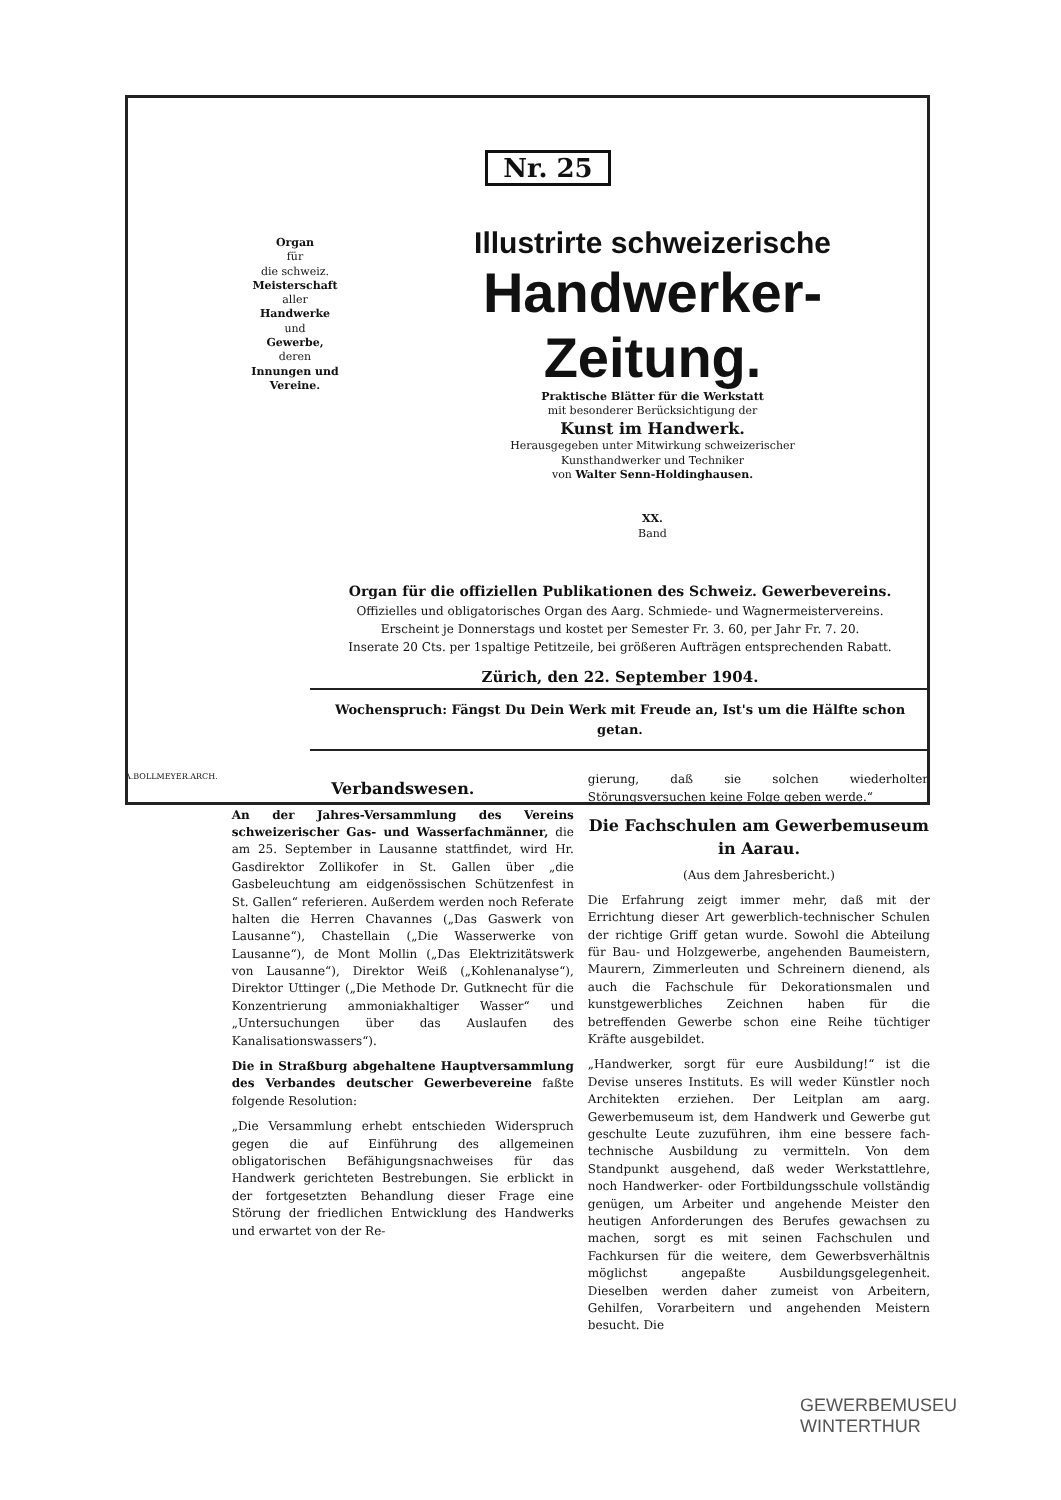Nr. 25
Organ
für
die schweiz.
Meisterschaft
aller
Handwerke
und
Gewerbe,
deren
Innungen und Vereine.
Illustrirte schweizerische
Handwerker-Zeitung.
Praktische Blätter für die Werkstatt
mit besonderer Berücksichtigung der
Kunst im Handwerk.
Herausgegeben unter Mitwirkung schweizerischer
Kunsthandwerker und Techniker
von Walter Senn-Holdinghausen.
XX.
Band
Organ für die offiziellen Publikationen des Schweiz. Gewerbevereins.
Offizielles und obligatorisches Organ des Aarg. Schmiede- und Wagnermeistervereins.
Erscheint je Donnerstags und kostet per Semester Fr. 3. 60, per Jahr Fr. 7. 20.
Inserate 20 Cts. per 1spaltige Petitzeile, bei größeren Aufträgen entsprechenden Rabatt.
Zürich, den 22. September 1904.
Wochenspruch: Fängst Du Dein Werk mit Freude an, Ist's um die Hälfte schon getan.
A.BOLLMEYER.ARCH.
Verbandswesen.
An der Jahres-Versammlung des Vereins schweizerischer Gas- und Wasserfachmänner, die am 25. September in Lausanne stattfindet, wird Hr. Gasdirektor Zollikofer in St. Gallen über „die Gasbeleuchtung am eidgenössischen Schützenfest in St. Gallen“ referieren. Außerdem werden noch Referate halten die Herren Chavannes („Das Gaswerk von Lausanne“), Chastellain („Die Wasserwerke von Lausanne“), de Mont Mollin („Das Elektrizitätswerk von Lausanne“), Direktor Weiß („Kohlenanalyse“), Direktor Uttinger („Die Methode Dr. Gutknecht für die Konzentrierung ammoniakhaltiger Wasser“ und „Untersuchungen über das Auslaufen des Kanalisationswassers“).
Die in Straßburg abgehaltene Hauptversammlung des Verbandes deutscher Gewerbevereine faßte folgende Resolution:
„Die Versammlung erhebt entschieden Widerspruch gegen die auf Einführung des allgemeinen obligatorischen Befähigungsnachweises für das Handwerk gerichteten Bestrebungen. Sie erblickt in der fortgesetzten Behandlung dieser Frage eine Störung der friedlichen Entwicklung des Handwerks und erwartet von der Re-
gierung, daß sie solchen wiederholten Störungsversuchen keine Folge geben werde.“
Die Fachschulen am Gewerbemuseum in Aarau.
(Aus dem Jahresbericht.)
Die Erfahrung zeigt immer mehr, daß mit der Errichtung dieser Art gewerblich-technischer Schulen der richtige Griff getan wurde. Sowohl die Abteilung für Bau- und Holzgewerbe, angehenden Baumeistern, Maurern, Zimmerleuten und Schreinern dienend, als auch die Fachschule für Dekorationsmalen und kunstgewerbliches Zeichnen haben für die betreffenden Gewerbe schon eine Reihe tüchtiger Kräfte ausgebildet.
„Handwerker, sorgt für eure Ausbildung!“ ist die Devise unseres Instituts. Es will weder Künstler noch Architekten erziehen. Der Leitplan am aarg. Gewerbemuseum ist, dem Handwerk und Gewerbe gut geschulte Leute zuzuführen, ihm eine bessere fach-technische Ausbildung zu vermitteln. Von dem Standpunkt ausgehend, daß weder Werkstattlehre, noch Handwerker- oder Fortbildungsschule vollständig genügen, um Arbeiter und angehende Meister den heutigen Anforderungen des Berufes gewachsen zu machen, sorgt es mit seinen Fachschulen und Fachkursen für die weitere, dem Gewerbsverhältnis möglichst angepaßte Ausbildungsgelegenheit. Dieselben werden daher zumeist von Arbeitern, Gehilfen, Vorarbeitern und angehenden Meistern besucht. Die
GEWERBEMUSEU
WINTERTHUR